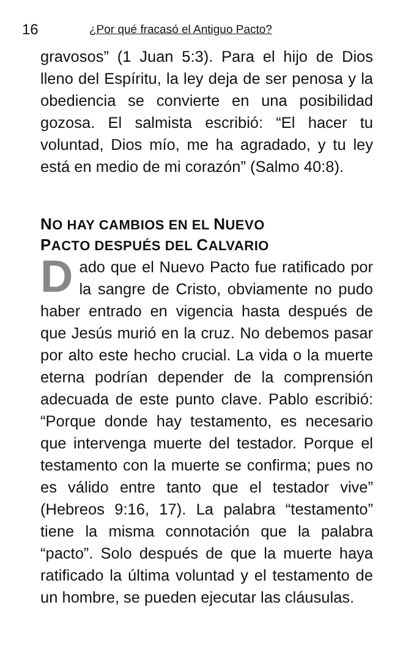16 ¿Por qué fracasó el Antiguo Pacto?
gravosos” (1 Juan 5:3). Para el hijo de Dios lleno del Espíritu, la ley deja de ser penosa y la obediencia se convierte en una posibilidad gozosa. El salmista escribió: “El hacer tu voluntad, Dios mío, me ha agradado, y tu ley está en medio de mi corazón” (Salmo 40:8).
NO HAY CAMBIOS EN EL NUEVO
PACTO DESPUÉS DEL CALVARIO
Dado que el Nuevo Pacto fue ratificado por la sangre de Cristo, obviamente no pudo haber entrado en vigencia hasta después de que Jesús murió en la cruz. No debemos pasar por alto este hecho crucial. La vida o la muerte eterna podrían depender de la comprensión adecuada de este punto clave. Pablo escribió: “Porque donde hay testamento, es necesario que intervenga muerte del testador. Porque el testamento con la muerte se confirma; pues no es válido entre tanto que el testador vive” (Hebreos 9:16, 17). La palabra “testamento” tiene la misma connotación que la palabra “pacto”. Solo después de que la muerte haya ratificado la última voluntad y el testamento de un hombre, se pueden ejecutar las cláusulas.